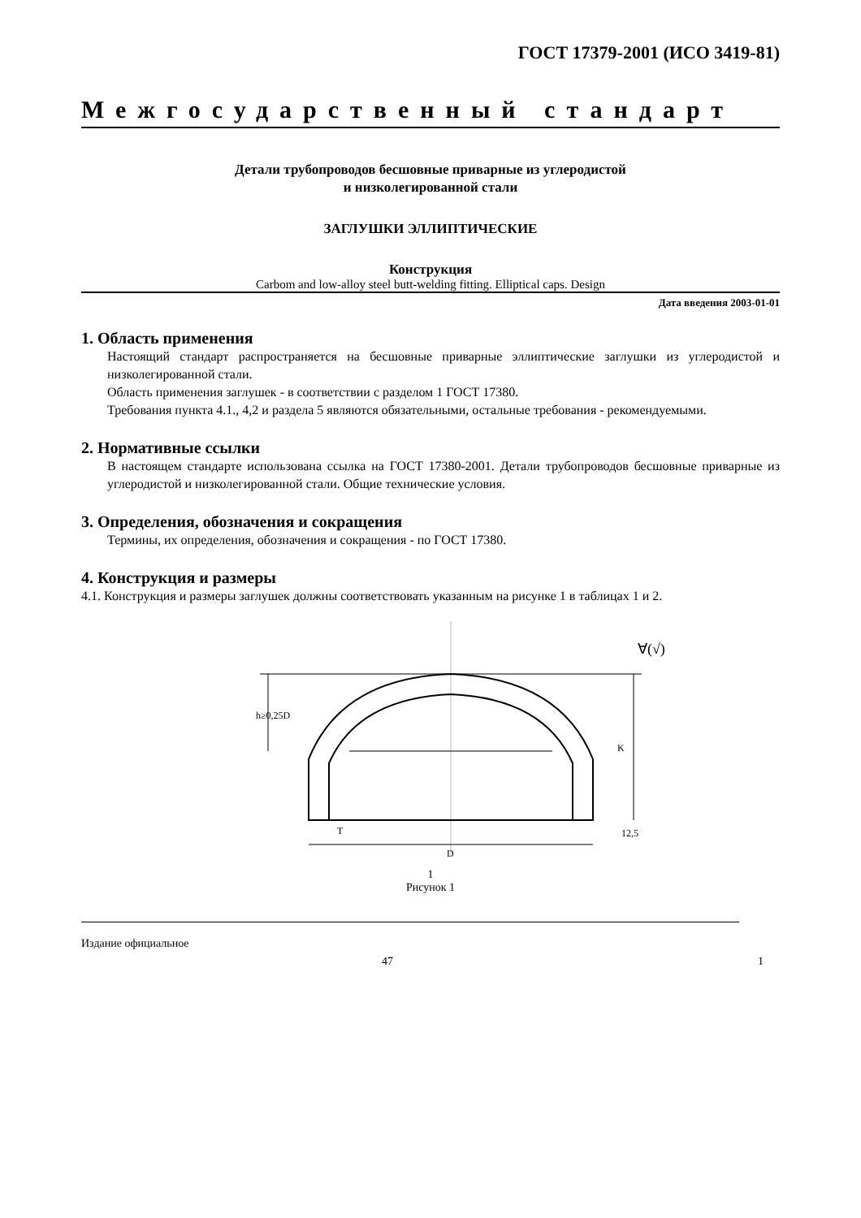ГОСТ 17379-2001 (ИСО 3419-81)
Межгосударственный стандарт
Детали трубопроводов бесшовные приварные из углеродистой
и низколегированной стали
ЗАГЛУШКИ ЭЛЛИПТИЧЕСКИЕ
Конструкция
Carbom and low-alloy steel butt-welding fitting. Elliptical caps. Design
Дата введения 2003-01-01
1. Область применения
Настоящий стандарт распространяется на бесшовные приварные эллиптические заглушки из углеродистой и низколегированной стали.
Область применения заглушек - в соответствии с разделом 1 ГОСТ 17380.
Требования пункта 4.1., 4,2 и раздела 5 являются обязательными, остальные требования - рекомендуемыми.
2. Нормативные ссылки
В настоящем стандарте использована ссылка на ГОСТ 17380-2001. Детали трубопроводов бесшовные приварные из углеродистой и низколегированной стали. Общие технические условия.
3. Определения, обозначения и сокращения
Термины, их определения, обозначения и сокращения - по ГОСТ 17380.
4. Конструкция и размеры
4.1. Конструкция и размеры заглушек должны соответствовать указанным на рисунке 1 в таблицах 1 и 2.
h≥0,25D
K
T
D
12,5
∀(√)
1
Рисунок 1
Издание официальное
47 1